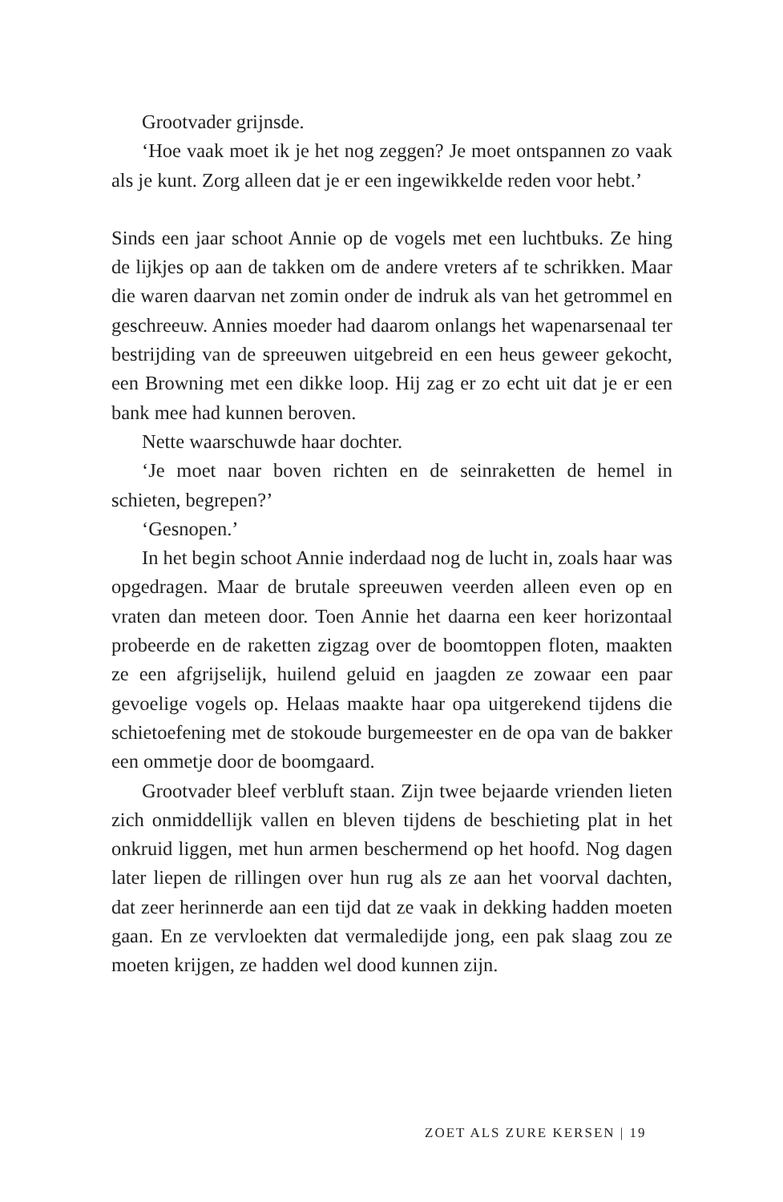Grootvader grijnsde.
‘Hoe vaak moet ik je het nog zeggen? Je moet ontspannen zo vaak als je kunt. Zorg alleen dat je er een ingewikkelde reden voor hebt.’
Sinds een jaar schoot Annie op de vogels met een luchtbuks. Ze hing de lijkjes op aan de takken om de andere vreters af te schrikken. Maar die waren daarvan net zomin onder de indruk als van het getrommel en geschreeuw. Annies moeder had daarom onlangs het wapenarsenaal ter bestrijding van de spreeuwen uitgebreid en een heus geweer gekocht, een Browning met een dikke loop. Hij zag er zo echt uit dat je er een bank mee had kunnen beroven.
Nette waarschuwde haar dochter.
‘Je moet naar boven richten en de seinraketten de hemel in schieten, begrepen?’
‘Gesnopen.’
In het begin schoot Annie inderdaad nog de lucht in, zoals haar was opgedragen. Maar de brutale spreeuwen veerden alleen even op en vraten dan meteen door. Toen Annie het daarna een keer horizontaal probeerde en de raketten zigzag over de boomtoppen floten, maakten ze een afgrijselijk, huilend geluid en jaagden ze zowaar een paar gevoelige vogels op. Helaas maakte haar opa uitgerekend tijdens die schietoefening met de stokoude burgemeester en de opa van de bakker een ommetje door de boomgaard.
Grootvader bleef verbluft staan. Zijn twee bejaarde vrienden lieten zich onmiddellijk vallen en bleven tijdens de beschieting plat in het onkruid liggen, met hun armen beschermend op het hoofd. Nog dagen later liepen de rillingen over hun rug als ze aan het voorval dachten, dat zeer herinnerde aan een tijd dat ze vaak in dekking hadden moeten gaan. En ze vervloekten dat vermaledijde jong, een pak slaag zou ze moeten krijgen, ze hadden wel dood kunnen zijn.
ZOET ALS ZURE KERSEN | 19